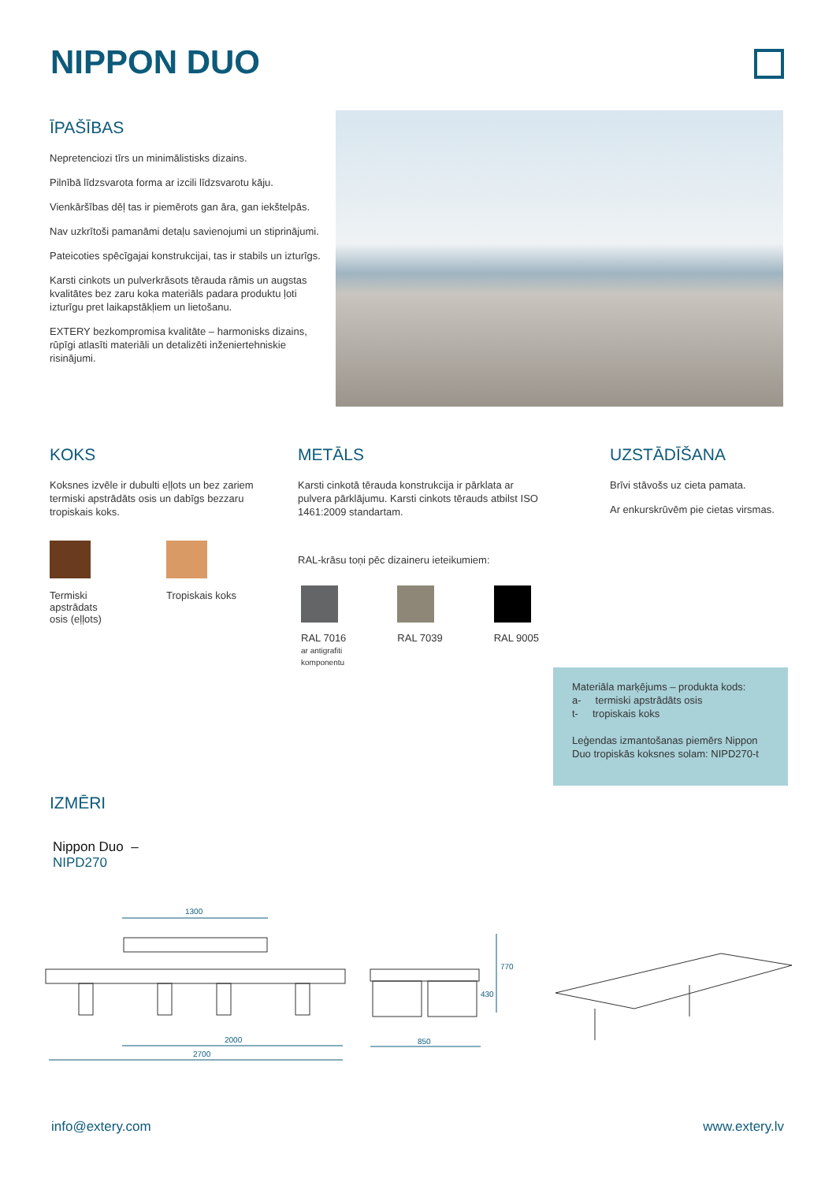NIPPON DUO
ĪPAŠĪBAS
Nepretenciozi tīrs un minimālistisks dizains.
Pilnībā līdzsvarota forma ar izcili līdzsvarotu kāju.
Vienkāršības dēļ tas ir piemērots gan āra, gan iekštelpās.
Nav uzkrītoši pamanāmi detaļu savienojumi un stiprinājumi.
Pateicoties spēcīgajai konstrukcijai, tas ir stabils un izturīgs.
Karsti cinkots un pulverkrāsots tērauda rāmis un augstas kvalitātes bez zaru koka materiāls padara produktu ļoti izturīgu pret laikapstākļiem un lietošanu.
EXTERY bezkompromisa kvalitāte – harmonisks dizains, rūpīgi atlasīti materiāli un detalizēti inženiertehniskie risinājumi.
KOKS
Koksnes izvēle ir dubulti eļļots un bez zariem termiski apstrādāts osis un dabīgs bezzaru tropiskais koks.
Termiski apstrādats osis (eļļots)
Tropiskais koks
METĀLS
Karsti cinkotā tērauda konstrukcija ir pārklata ar pulvera pārklājumu. Karsti cinkots tērauds atbilst ISO 1461:2009 standartam.
RAL-krāsu toņi pēc dizaineru ieteikumiem:
RAL 7016
ar antigrafiti
komponentu
RAL 7039 RAL 9005
UZSTĀDĪŠANA
Brīvi stāvošs uz cieta pamata.
Ar enkurskrūvēm pie cietas virsmas.
Materiāla marķējums – produkta kods:
a- termiski apstrādāts osis
t- tropiskais koks
Leģendas izmantošanas piemērs Nippon Duo tropiskās koksnes solam: NIPD270-t
IZMĒRI
Nippon Duo –
NIPD270
1300
2000
2700
850
430
770
info@extery.com www.extery.lv